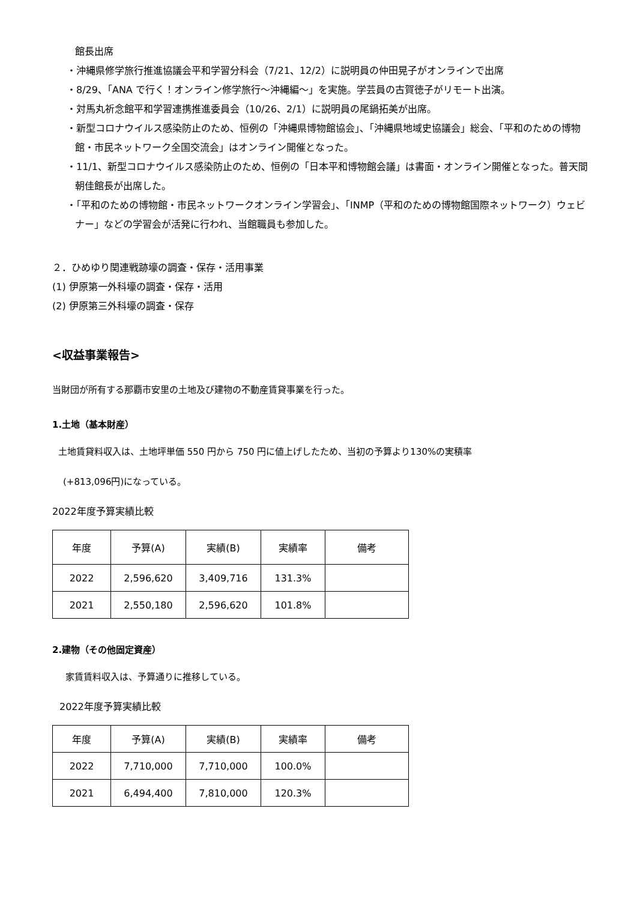館長出席
・沖縄県修学旅行推進協議会平和学習分科会（7/21、12/2）に説明員の仲田晃子がオンラインで出席
・8/29、「ANA で行く！オンライン修学旅行～沖縄編～」を実施。学芸員の古賀徳子がリモート出演。
・対馬丸祈念館平和学習連携推進委員会（10/26、2/1）に説明員の尾鍋拓美が出席。
・新型コロナウイルス感染防止のため、恒例の「沖縄県博物館協会」、「沖縄県地域史協議会」総会、「平和のための博物館・市民ネットワーク全国交流会」はオンライン開催となった。
・11/1、新型コロナウイルス感染防止のため、恒例の「日本平和博物館会議」は書面・オンライン開催となった。普天間朝佳館長が出席した。
・「平和のための博物館・市民ネットワークオンライン学習会」、「INMP（平和のための博物館国際ネットワーク）ウェビナー」などの学習会が活発に行われ、当館職員も参加した。
２．ひめゆり関連戦跡壕の調査・保存・活用事業
(1) 伊原第一外科壕の調査・保存・活用
(2) 伊原第三外科壕の調査・保存
<収益事業報告>
当財団が所有する那覇市安里の土地及び建物の不動産賃貸事業を行った。
1.土地（基本財産）
土地賃貸料収入は、土地坪単価 550 円から 750 円に値上げしたため、当初の予算より130%の実積率
(+813,096円)になっている。
2022年度予算実績比較
| 年度 | 予算(A) | 実績(B) | 実績率 | 備考 |
| --- | --- | --- | --- | --- |
| 2022 | 2,596,620 | 3,409,716 | 131.3% | |
| 2021 | 2,550,180 | 2,596,620 | 101.8% | |
2.建物（その他固定資産）
家賃賃料収入は、予算通りに推移している。
2022年度予算実績比較
| 年度 | 予算(A) | 実績(B) | 実績率 | 備考 |
| --- | --- | --- | --- | --- |
| 2022 | 7,710,000 | 7,710,000 | 100.0% | |
| 2021 | 6,494,400 | 7,810,000 | 120.3% | |